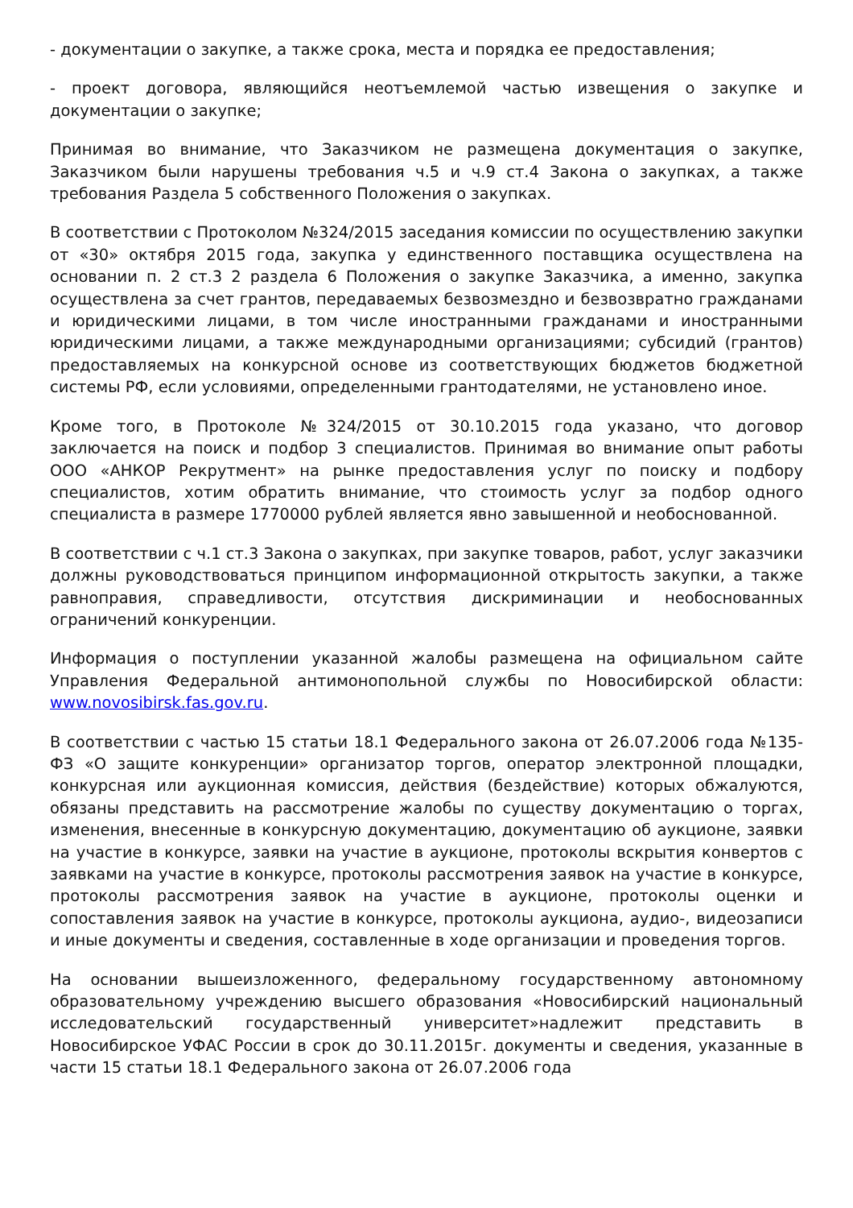- документации о закупке, а также срока, места и порядка ее предоставления;
- проект договора, являющийся неотъемлемой частью извещения о закупке и документации о закупке;
Принимая во внимание, что Заказчиком не размещена документация о закупке, Заказчиком были нарушены требования ч.5 и ч.9 ст.4 Закона о закупках, а также требования Раздела 5 собственного Положения о закупках.
В соответствии с Протоколом №324/2015 заседания комиссии по осуществлению закупки от «30» октября 2015 года, закупка у единственного поставщика осуществлена на основании п. 2 ст.3 2 раздела 6 Положения о закупке Заказчика, а именно, закупка осуществлена за счет грантов, передаваемых безвозмездно и безвозвратно гражданами и юридическими лицами, в том числе иностранными гражданами и иностранными юридическими лицами, а также международными организациями; субсидий (грантов) предоставляемых на конкурсной основе из соответствующих бюджетов бюджетной системы РФ, если условиями, определенными грантодателями, не установлено иное.
Кроме того, в Протоколе №324/2015 от 30.10.2015 года указано, что договор заключается на поиск и подбор 3 специалистов. Принимая во внимание опыт работы ООО «АНКОР Рекрутмент» на рынке предоставления услуг по поиску и подбору специалистов, хотим обратить внимание, что стоимость услуг за подбор одного специалиста в размере 1770000 рублей является явно завышенной и необоснованной.
В соответствии с ч.1 ст.3 Закона о закупках, при закупке товаров, работ, услуг заказчики должны руководствоваться принципом информационной открытость закупки, а также равноправия, справедливости, отсутствия дискриминации и необоснованных ограничений конкуренции.
Информация о поступлении указанной жалобы размещена на официальном сайте Управления Федеральной антимонопольной службы по Новосибирской области: www.novosibirsk.fas.gov.ru.
В соответствии с частью 15 статьи 18.1 Федерального закона от 26.07.2006 года №135-ФЗ «О защите конкуренции» организатор торгов, оператор электронной площадки, конкурсная или аукционная комиссия, действия (бездействие) которых обжалуются, обязаны представить на рассмотрение жалобы по существу документацию о торгах, изменения, внесенные в конкурсную документацию, документацию об аукционе, заявки на участие в конкурсе, заявки на участие в аукционе, протоколы вскрытия конвертов с заявками на участие в конкурсе, протоколы рассмотрения заявок на участие в конкурсе, протоколы рассмотрения заявок на участие в аукционе, протоколы оценки и сопоставления заявок на участие в конкурсе, протоколы аукциона, аудио-, видеозаписи и иные документы и сведения, составленные в ходе организации и проведения торгов.
На основании вышеизложенного, федеральному государственному автономному образовательному учреждению высшего образования «Новосибирский национальный исследовательский государственный университет»надлежит представить в Новосибирское УФАС России в срок до 30.11.2015г. документы и сведения, указанные в части 15 статьи 18.1 Федерального закона от 26.07.2006 года